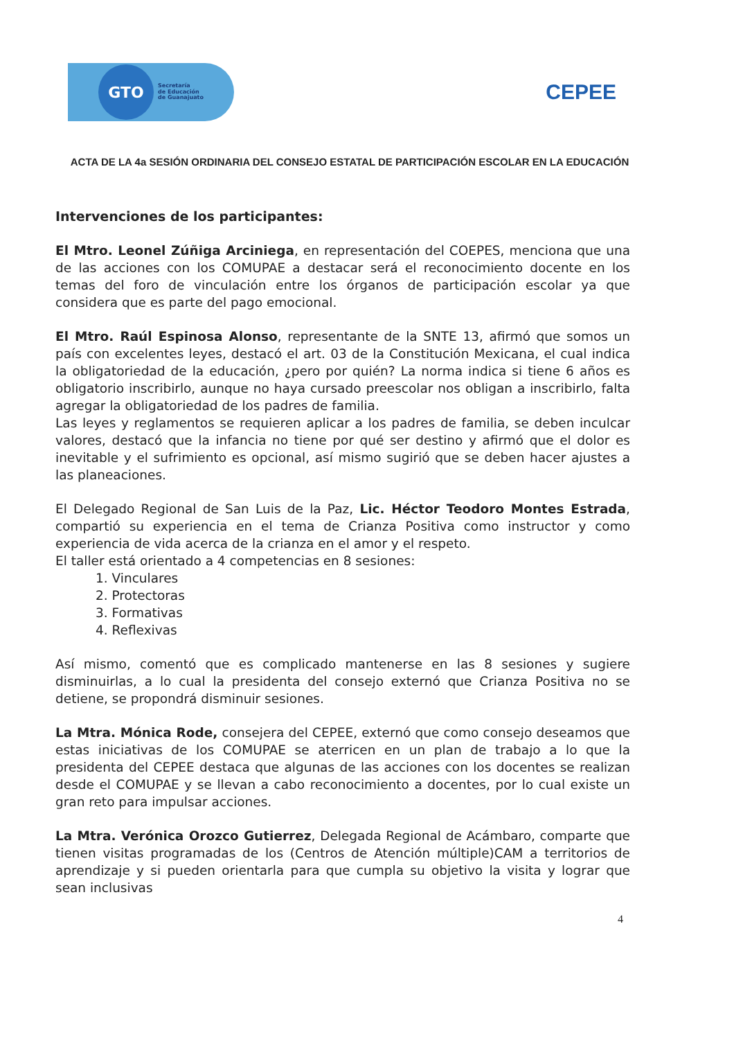GTO
Secretaría
de Educación
de Guanajuato
CEPEE
ACTA DE LA 4a SESIÓN ORDINARIA DEL CONSEJO ESTATAL DE PARTICIPACIÓN ESCOLAR EN LA EDUCACIÓN
Intervenciones de los participantes:
El Mtro. Leonel Zúñiga Arciniega, en representación del COEPES, menciona que una de las acciones con los COMUPAE a destacar será el reconocimiento docente en los temas del foro de vinculación entre los órganos de participación escolar ya que considera que es parte del pago emocional.
El Mtro. Raúl Espinosa Alonso, representante de la SNTE 13, afirmó que somos un país con excelentes leyes, destacó el art. 03 de la Constitución Mexicana, el cual indica la obligatoriedad de la educación, ¿pero por quién? La norma indica si tiene 6 años es obligatorio inscribirlo, aunque no haya cursado preescolar nos obligan a inscribirlo, falta agregar la obligatoriedad de los padres de familia.
Las leyes y reglamentos se requieren aplicar a los padres de familia, se deben inculcar valores, destacó que la infancia no tiene por qué ser destino y afirmó que el dolor es inevitable y el sufrimiento es opcional, así mismo sugirió que se deben hacer ajustes a las planeaciones.
El Delegado Regional de San Luis de la Paz, Lic. Héctor Teodoro Montes Estrada, compartió su experiencia en el tema de Crianza Positiva como instructor y como experiencia de vida acerca de la crianza en el amor y el respeto.
El taller está orientado a 4 competencias en 8 sesiones:
1. Vinculares
2. Protectoras
3. Formativas
4. Reflexivas
Así mismo, comentó que es complicado mantenerse en las 8 sesiones y sugiere disminuirlas, a lo cual la presidenta del consejo externó que Crianza Positiva no se detiene, se propondrá disminuir sesiones.
La Mtra. Mónica Rode, consejera del CEPEE, externó que como consejo deseamos que estas iniciativas de los COMUPAE se aterricen en un plan de trabajo a lo que la presidenta del CEPEE destaca que algunas de las acciones con los docentes se realizan desde el COMUPAE y se llevan a cabo reconocimiento a docentes, por lo cual existe un gran reto para impulsar acciones.
La Mtra. Verónica Orozco Gutierrez, Delegada Regional de Acámbaro, comparte que tienen visitas programadas de los (Centros de Atención múltiple)CAM a territorios de aprendizaje y si pueden orientarla para que cumpla su objetivo la visita y lograr que sean inclusivas
4